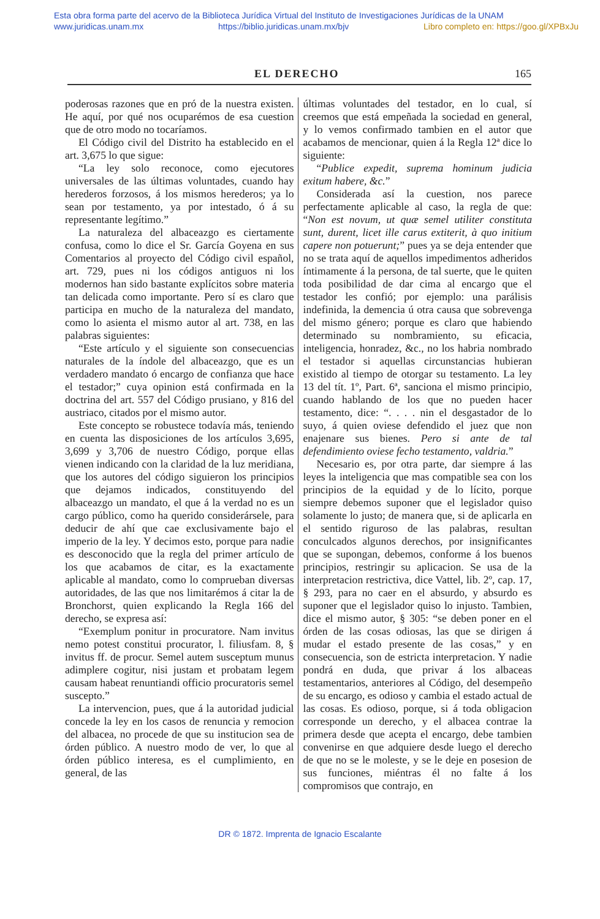Esta obra forma parte del acervo de la Biblioteca Jurídica Virtual del Instituto de Investigaciones Jurídicas de la UNAM
www.juridicas.unam.mx https://biblio.juridicas.unam.mx/bjv Libro completo en: https://goo.gl/XPBxJu
EL DERECHO 165
poderosas razones que en pró de la nuestra existen. He aquí, por qué nos ocuparémos de esa cuestion que de otro modo no tocaríamos.
El Código civil del Distrito ha establecido en el art. 3,675 lo que sigue:
“La ley solo reconoce, como ejecutores universales de las últimas voluntades, cuando hay herederos forzosos, á los mismos herederos; ya lo sean por testamento, ya por intestado, ó á su representante legítimo.”
La naturaleza del albaceazgo es ciertamente confusa, como lo dice el Sr. García Goyena en sus Comentarios al proyecto del Código civil español, art. 729, pues ni los códigos antiguos ni los modernos han sido bastante explícitos sobre materia tan delicada como importante. Pero sí es claro que participa en mucho de la naturaleza del mandato, como lo asienta el mismo autor al art. 738, en las palabras siguientes:
“Este artículo y el siguiente son consecuencias naturales de la índole del albaceazgo, que es un verdadero mandato ó encargo de confianza que hace el testador;” cuya opinion está confirmada en la doctrina del art. 557 del Código prusiano, y 816 del austriaco, citados por el mismo autor.
Este concepto se robustece todavía más, teniendo en cuenta las disposiciones de los artículos 3,695, 3,699 y 3,706 de nuestro Código, porque ellas vienen indicando con la claridad de la luz meridiana, que los autores del código siguieron los principios que dejamos indicados, constituyendo del albaceazgo un mandato, el que á la verdad no es un cargo público, como ha querido considerársele, para deducir de ahí que cae exclusivamente bajo el imperio de la ley. Y decimos esto, porque para nadie es desconocido que la regla del primer artículo de los que acabamos de citar, es la exactamente aplicable al mandato, como lo comprueban diversas autoridades, de las que nos limitarémos á citar la de Bronchorst, quien explicando la Regla 166 del derecho, se expresa así:
“Exemplum ponitur in procuratore. Nam invitus nemo potest constitui procurator, l. filiusfam. 8, § invitus ff. de procur. Semel autem susceptum munus adimplere cogitur, nisi justam et probatam legem causam habeat renuntiandi officio procuratoris semel suscepto.”
La intervencion, pues, que á la autoridad judicial concede la ley en los casos de renuncia y remocion del albacea, no procede de que su institucion sea de órden público. A nuestro modo de ver, lo que al órden público interesa, es el cumplimiento, en general, de las
últimas voluntades del testador, en lo cual, sí creemos que está empeñada la sociedad en general, y lo vemos confirmado tambien en el autor que acabamos de mencionar, quien á la Regla 12ª dice lo siguiente:
“Publice expedit, suprema hominum judicia exitum habere, &c.”
Considerada así la cuestion, nos parece perfectamente aplicable al caso, la regla de que: “Non est novum, ut quæ semel utiliter constituta sunt, durent, licet ille carus extiterit, à quo initium capere non potuerunt;” pues ya se deja entender que no se trata aquí de aquellos impedimentos adheridos íntimamente á la persona, de tal suerte, que le quiten toda posibilidad de dar cima al encargo que el testador les confió; por ejemplo: una parálisis indefinida, la demencia ú otra causa que sobrevenga del mismo género; porque es claro que habiendo determinado su nombramiento, su eficacia, inteligencia, honradez, &c., no los habria nombrado el testador si aquellas circunstancias hubieran existido al tiempo de otorgar su testamento. La ley 13 del tít. 1º, Part. 6ª, sanciona el mismo principio, cuando hablando de los que no pueden hacer testamento, dice: “. . . . nin el desgastador de lo suyo, á quien oviese defendido el juez que non enajenare sus bienes. Pero si ante de tal defendimiento oviese fecho testamento, valdria.”
Necesario es, por otra parte, dar siempre á las leyes la inteligencia que mas compatible sea con los principios de la equidad y de lo lícito, porque siempre debemos suponer que el legislador quiso solamente lo justo; de manera que, si de aplicarla en el sentido riguroso de las palabras, resultan conculcados algunos derechos, por insignificantes que se supongan, debemos, conforme á los buenos principios, restringir su aplicacion. Se usa de la interpretacion restrictiva, dice Vattel, lib. 2º, cap. 17, § 293, para no caer en el absurdo, y absurdo es suponer que el legislador quiso lo injusto. Tambien, dice el mismo autor, § 305: “se deben poner en el órden de las cosas odiosas, las que se dirigen á mudar el estado presente de las cosas,” y en consecuencia, son de estricta interpretacion. Y nadie pondrá en duda, que privar á los albaceas testamentarios, anteriores al Código, del desempeño de su encargo, es odioso y cambia el estado actual de las cosas. Es odioso, porque, si á toda obligacion corresponde un derecho, y el albacea contrae la primera desde que acepta el encargo, debe tambien convenirse en que adquiere desde luego el derecho de que no se le moleste, y se le deje en posesion de sus funciones, miéntras él no falte á los compromisos que contrajo, en
DR © 1872. Imprenta de Ignacio Escalante